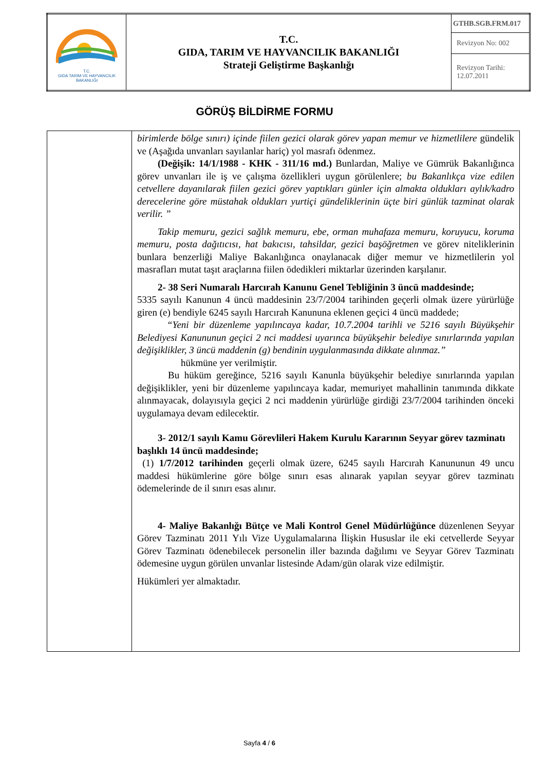| T.C. GIDA TARIM VE HAYVANCILIK BAKANLIĞI | T.C. GIDA, TARIM VE HAYVANCILIK BAKANLIĞI Strateji Geliştirme Başkanlığı | GTHB.SGB.FRM.017 |
| | | Revizyon No: 002 |
| | | Revizyon Tarihi: 12.07.2011 |
GÖRÜŞ BİLDİRME FORMU
| | birimlerde bölge sınırı) içinde fiilen gezici olarak görev yapan memur ve hizmetlilere gündelik ve (Aşağıda unvanları sayılanlar hariç) yol masrafı ödenmez. (Değişik: 14/1/1988 - KHK - 311/16 md.) Bunlardan, Maliye ve Gümrük Bakanlığınca görev unvanları ile iş ve çalışma özellikleri uygun görülenlere; bu Bakanlıkça vize edilen cetvellere dayanılarak fiilen gezici görev yaptıkları günler için almakta oldukları aylık/kadro derecelerine göre müstahak oldukları yurtiçi gündeliklerinin üçte biri günlük tazminat olarak verilir. ” Takip memuru, gezici sağlık memuru, ebe, orman muhafaza memuru, koruyucu, koruma memuru, posta dağıtıcısı, hat bakıcısı, tahsildar, gezici başöğretmen ve görev niteliklerinin bunlara benzerliği Maliye Bakanlığınca onaylanacak diğer memur ve hizmetlilerin yol masrafları mutat taşıt araçlarına fiilen ödedikleri miktarlar üzerinden karşılanır. 2- 38 Seri Numaralı Harcırah Kanunu Genel Tebliğinin 3 üncü maddesinde; 5335 sayılı Kanunun 4 üncü maddesinin 23/7/2004 tarihinden geçerli olmak üzere yürürlüğe giren (e) bendiyle 6245 sayılı Harcırah Kanununa eklenen geçici 4 üncü maddede; “Yeni bir düzenleme yapılıncaya kadar, 10.7.2004 tarihli ve 5216 sayılı Büyükşehir Belediyesi Kanununun geçici 2 nci maddesi uyarınca büyükşehir belediye sınırlarında yapılan değişiklikler, 3 üncü maddenin (g) bendinin uygulanmasında dikkate alınmaz.” hükmüne yer verilmiştir. Bu hüküm gereğince, 5216 sayılı Kanunla büyükşehir belediye sınırlarında yapılan değişiklikler, yeni bir düzenleme yapılıncaya kadar, memuriyet mahallinin tanımında dikkate alınmayacak, dolayısıyla geçici 2 nci maddenin yürürlüğe girdiği 23/7/2004 tarihinden önceki uygulamaya devam edilecektir. 3- 2012/1 sayılı Kamu Görevlileri Hakem Kurulu Kararının Seyyar görev tazminatı başlıklı 14 üncü maddesinde; (1) 1/7/2012 tarihinden geçerli olmak üzere, 6245 sayılı Harcırah Kanununun 49 uncu maddesi hükümlerine göre bölge sınırı esas alınarak yapılan seyyar görev tazminatı ödemelerinde de il sınırı esas alınır. 4- Maliye Bakanlığı Bütçe ve Mali Kontrol Genel Müdürlüğünce düzenlenen Seyyar Görev Tazminatı 2011 Yılı Vize Uygulamalarına İlişkin Hususlar ile eki cetvellerde Seyyar Görev Tazminatı ödenebilecek personelin iller bazında dağılımı ve Seyyar Görev Tazminatı ödemesine uygun görülen unvanlar listesinde Adam/gün olarak vize edilmiştir. Hükümleri yer almaktadır. |
Sayfa 4 / 6